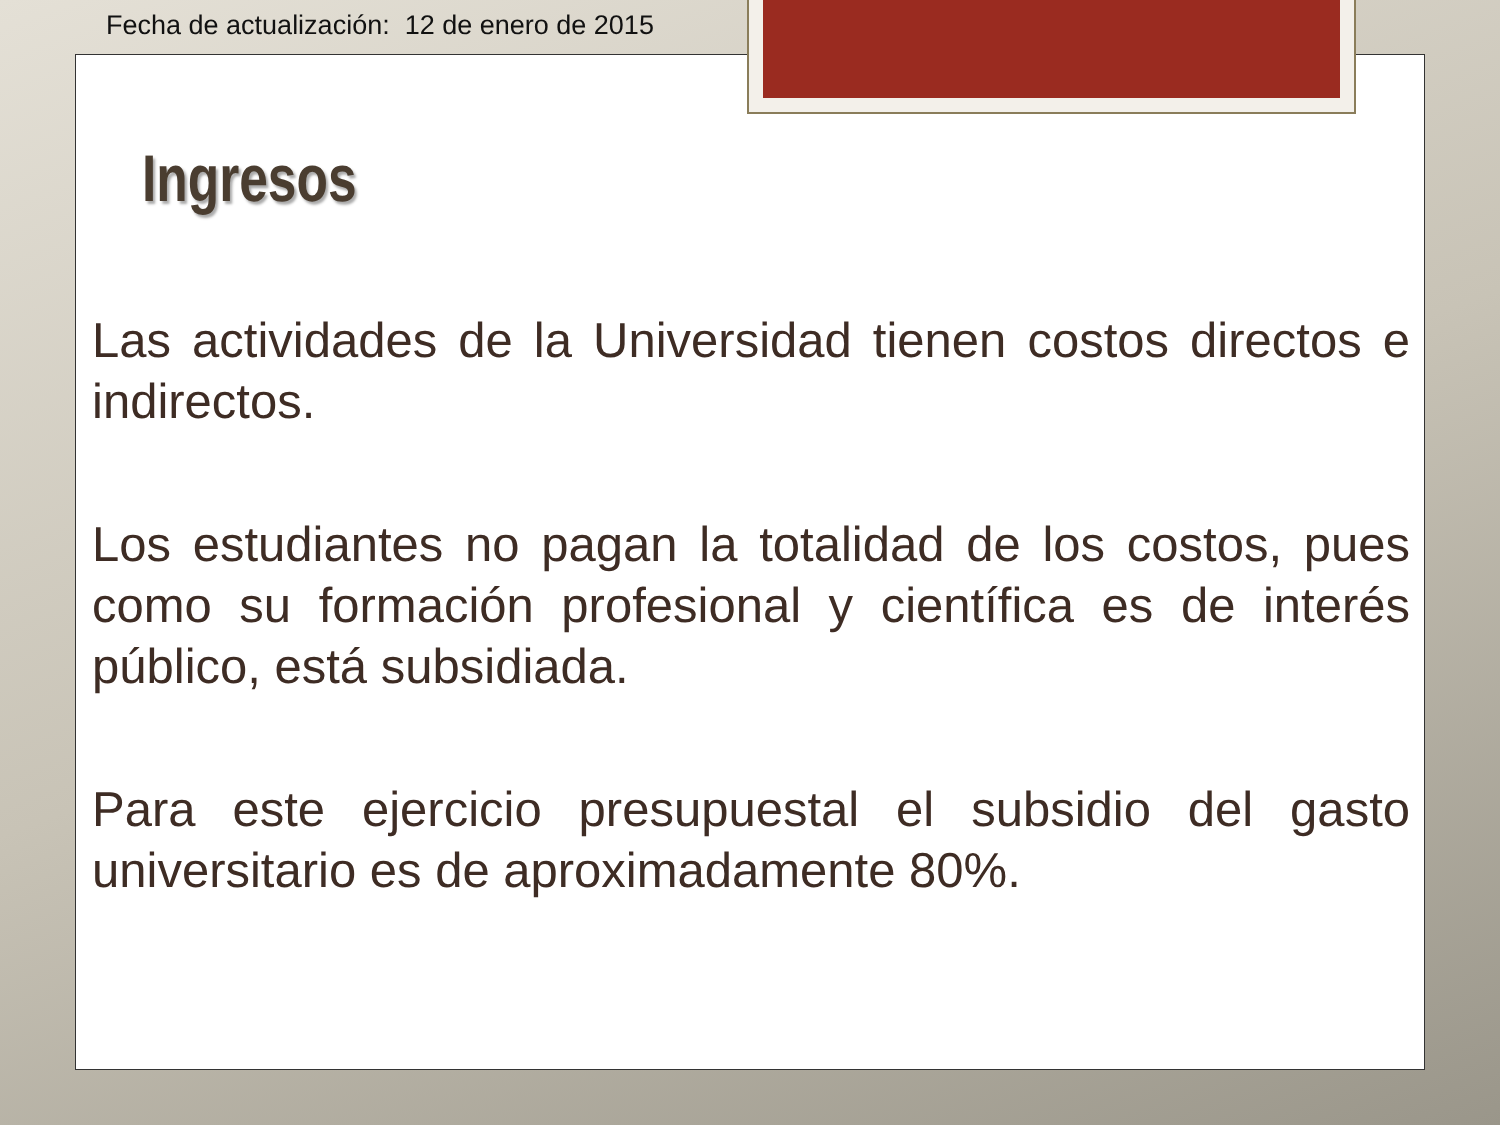Fecha de actualización: 12 de enero de 2015
Ingresos
Las actividades de la Universidad tienen costos directos e indirectos.
Los estudiantes no pagan la totalidad de los costos, pues como su formación profesional y científica es de interés público, está subsidiada.
Para este ejercicio presupuestal el subsidio del gasto universitario es de aproximadamente 80%.